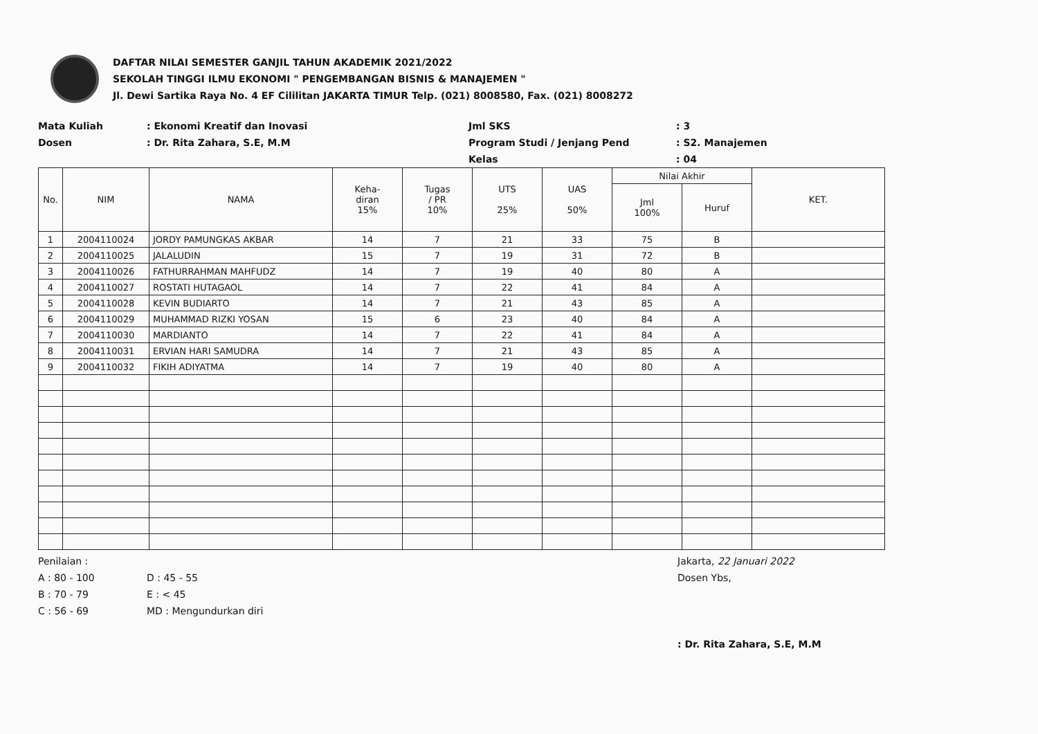DAFTAR NILAI SEMESTER GANJIL TAHUN AKADEMIK 2021/2022
SEKOLAH TINGGI ILMU EKONOMI " PENGEMBANGAN BISNIS & MANAJEMEN "
Jl. Dewi Sartika Raya No. 4 EF Cililitan JAKARTA TIMUR Telp. (021) 8008580, Fax. (021) 8008272
Mata Kuliah
Dosen
: Ekonomi Kreatif dan Inovasi
: Dr. Rita Zahara, S.E, M.M
Jml SKS
Program Studi / Jenjang Pend
Kelas
: 3
: S2. Manajemen
: 04
| No. | NIM | NAMA | Keha- diran 15% | Tugas / PR 10% | UTS 25% | UAS 50% | Nilai Akhir | | KET. |
| --- | --- | --- | --- | --- | --- | --- | --- | --- | --- |
| | | | | | | | Jml 100% | Huruf | |
| 1 | 2004110024 | JORDY PAMUNGKAS AKBAR | 14 | 7 | 21 | 33 | 75 | B | |
| 2 | 2004110025 | JALALUDIN | 15 | 7 | 19 | 31 | 72 | B | |
| 3 | 2004110026 | FATHURRAHMAN MAHFUDZ | 14 | 7 | 19 | 40 | 80 | A | |
| 4 | 2004110027 | ROSTATI HUTAGAOL | 14 | 7 | 22 | 41 | 84 | A | |
| 5 | 2004110028 | KEVIN BUDIARTO | 14 | 7 | 21 | 43 | 85 | A | |
| 6 | 2004110029 | MUHAMMAD RIZKI YOSAN | 15 | 6 | 23 | 40 | 84 | A | |
| 7 | 2004110030 | MARDIANTO | 14 | 7 | 22 | 41 | 84 | A | |
| 8 | 2004110031 | ERVIAN HARI SAMUDRA | 14 | 7 | 21 | 43 | 85 | A | |
| 9 | 2004110032 | FIKIH ADIYATMA | 14 | 7 | 19 | 40 | 80 | A | |
Penilaian :
A : 80 - 100
B : 70 - 79
C : 56 - 69
D : 45 - 55
E : < 45
MD : Mengundurkan diri
Jakarta, 22 Januari 2022
Dosen Ybs,
: Dr. Rita Zahara, S.E, M.M